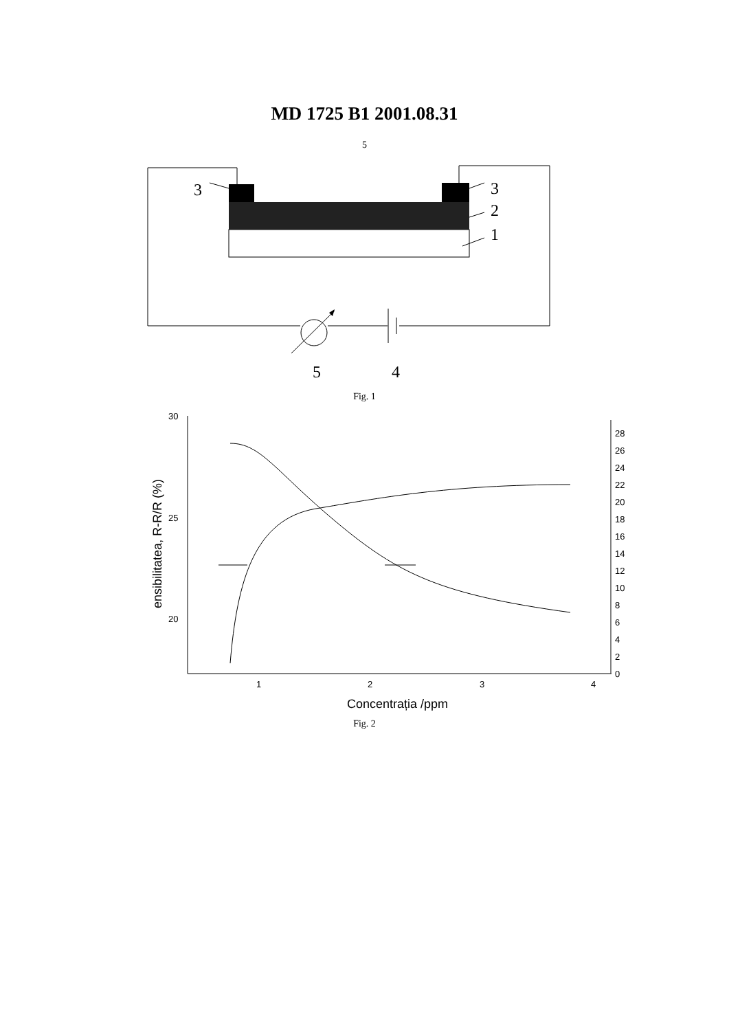MD 1725 B1 2001.08.31
5
3
3
2
1
5
4
Fig. 1
30
25
20
1
2
3
4
28
26
24
22
20
18
16
14
12
10
8
6
4
2
0
Concentrația /ppm
ensibilitatea, R-R/R (%)
Fig. 2